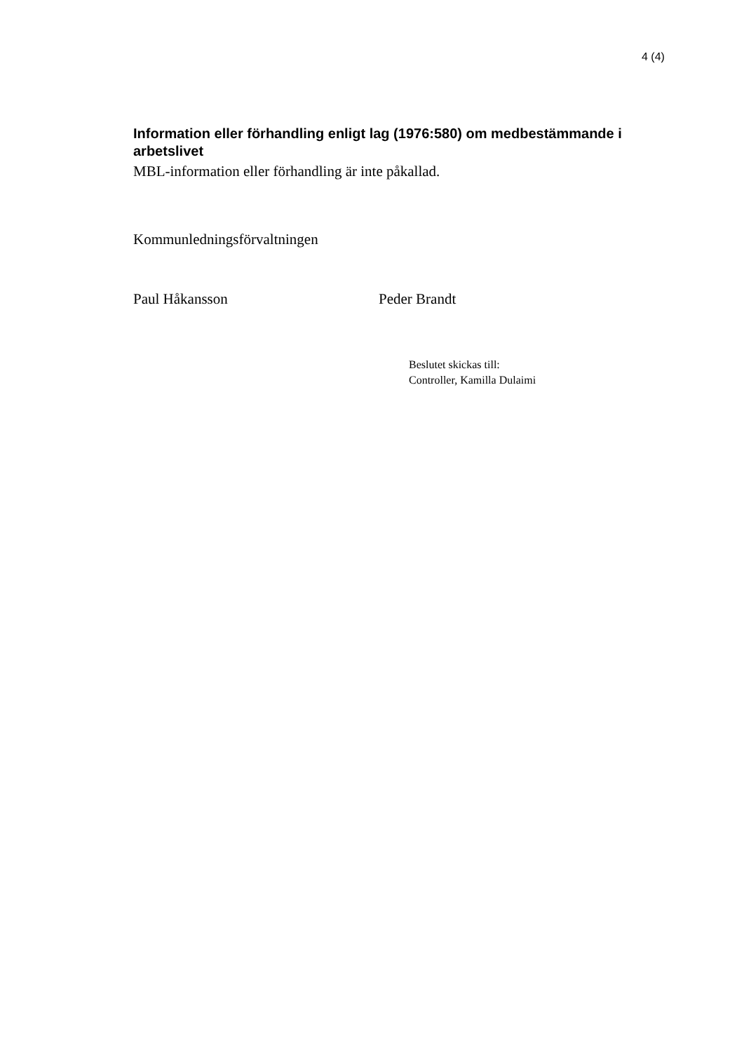4 (4)
Information eller förhandling enligt lag (1976:580) om medbestämmande i arbetslivet
MBL-information eller förhandling är inte påkallad.
Kommunledningsförvaltningen
Paul Håkansson Peder Brandt
Beslutet skickas till:
Controller, Kamilla Dulaimi